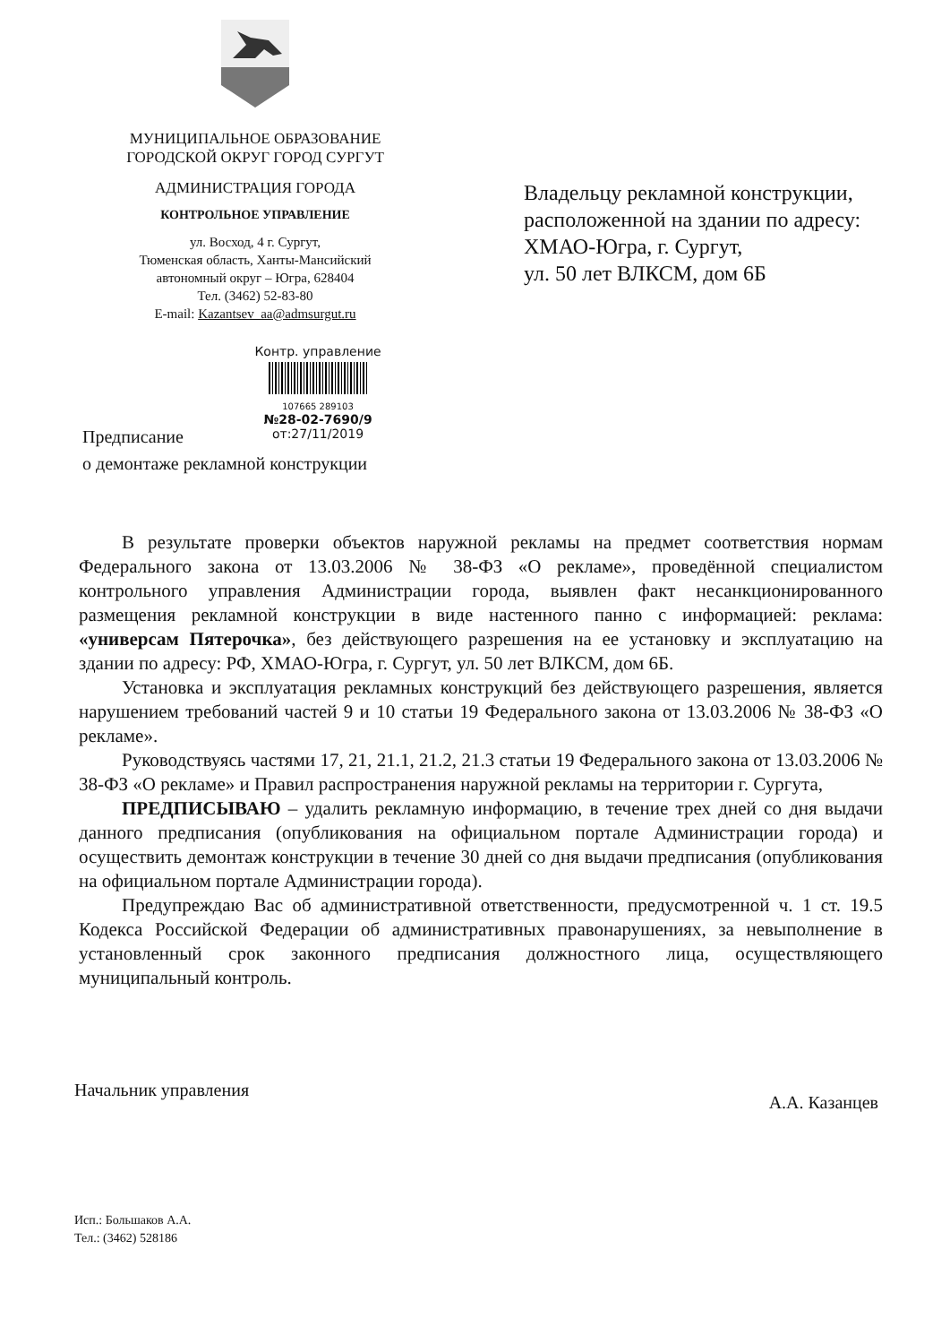МУНИЦИПАЛЬНОЕ ОБРАЗОВАНИЕ
ГОРОДСКОЙ ОКРУГ ГОРОД СУРГУТ
АДМИНИСТРАЦИЯ ГОРОДА
КОНТРОЛЬНОЕ УПРАВЛЕНИЕ
ул. Восход, 4 г. Сургут,
Тюменская область, Ханты-Мансийский
автономный округ – Югра, 628404
Тел. (3462) 52-83-80
E-mail: Kazantsev_aa@admsurgut.ru
Владельцу рекламной конструкции,
расположенной на здании по адресу:
ХМАО-Югра, г. Сургут,
ул. 50 лет ВЛКСМ, дом 6Б
Контр. управление
107665 289103
№28-02-7690/9
от:27/11/2019
Предписание
о демонтаже рекламной конструкции
В результате проверки объектов наружной рекламы на предмет соответствия нормам Федерального закона от 13.03.2006 № 38-ФЗ «О рекламе», проведённой специалистом контрольного управления Администрации города, выявлен факт несанкционированного размещения рекламной конструкции в виде настенного панно с информацией: реклама: «универсам Пятерочка», без действующего разрешения на ее установку и эксплуатацию на здании по адресу: РФ, ХМАО-Югра, г. Сургут, ул. 50 лет ВЛКСМ, дом 6Б.
Установка и эксплуатация рекламных конструкций без действующего разрешения, является нарушением требований частей 9 и 10 статьи 19 Федерального закона от 13.03.2006 № 38-ФЗ «О рекламе».
Руководствуясь частями 17, 21, 21.1, 21.2, 21.3 статьи 19 Федерального закона от 13.03.2006 № 38-ФЗ «О рекламе» и Правил распространения наружной рекламы на территории г. Сургута,
ПРЕДПИСЫВАЮ – удалить рекламную информацию, в течение трех дней со дня выдачи данного предписания (опубликования на официальном портале Администрации города) и осуществить демонтаж конструкции в течение 30 дней со дня выдачи предписания (опубликования на официальном портале Администрации города).
Предупреждаю Вас об административной ответственности, предусмотренной ч. 1 ст. 19.5 Кодекса Российской Федерации об административных правонарушениях, за невыполнение в установленный срок законного предписания должностного лица, осуществляющего муниципальный контроль.
Начальник управления А.А. Казанцев
Исп.: Большаков А.А.
Тел.: (3462) 528186